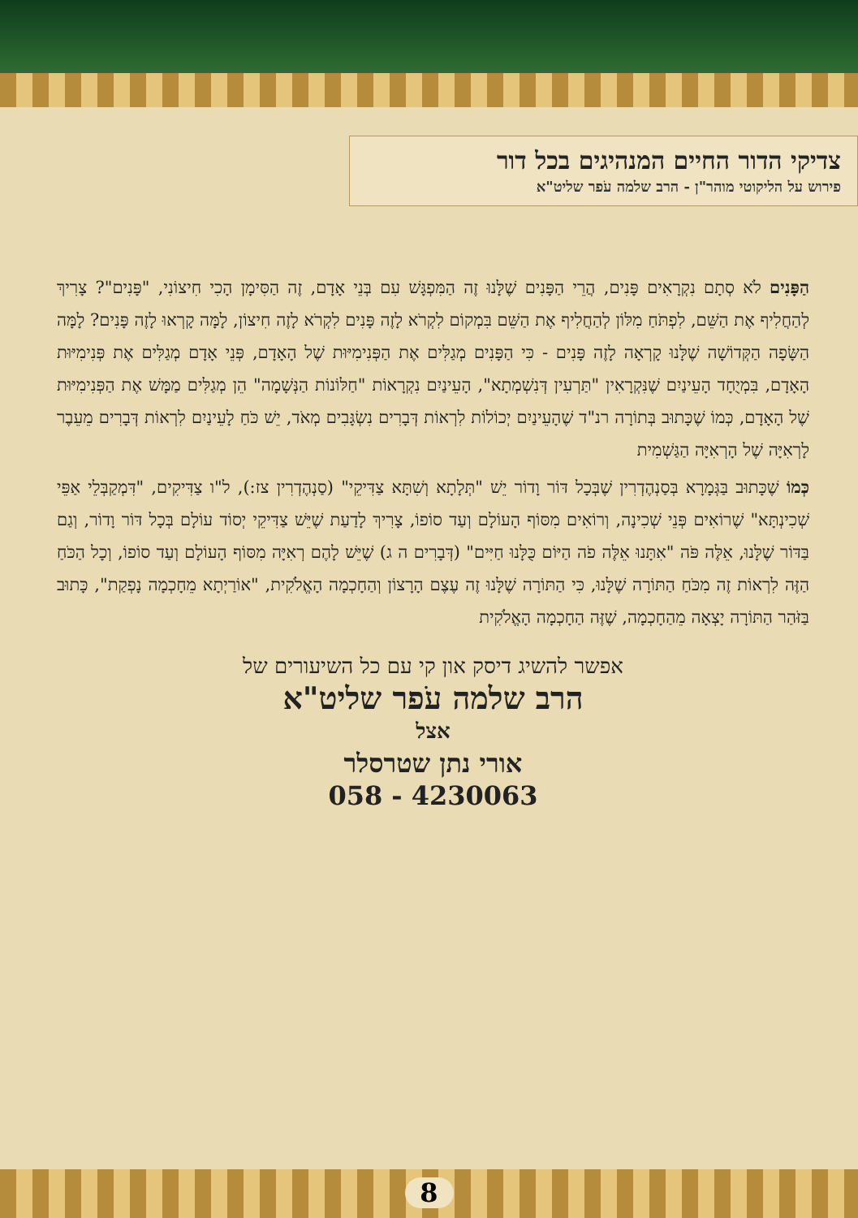צדיקי הדור החיים המנהיגים בכל דור
פירוש על הליקוטי מוהר"ן - הרב שלמה עֹפר שליט"א
הַפָּנִים לֹא סְתָם נִקְרָאִים פָּנִים, הֲרֵי הַפָּנִים שֶׁלָּנוּ זֶה הַמִּפְגָּשׁ עִם בְּנֵי אָדָם, זֶה הַסִּימָן הָכִי חִיצוֹנִי, "פָּנִים"? צָרִיךְ לְהַחֲלִיף אֶת הַשֵּׁם, לִפְתֹּחַ מִלּוֹן לְהַחֲלִיף אֶת הַשֵּׁם בִּמְקוֹם לִקְרֹא לָזֶה פָּנִים לִקְרֹא לָזֶה חִיצוֹן, לָמָּה קָרְאוּ לָזֶה פָּנִים? לָמָּה הַשָּׂפָה הַקְּדוֹשָׁה שֶׁלָּנוּ קָרְאָה לָזֶה פָּנִים - כִּי הַפָּנִים מְגַלִּים אֶת הַפְּנִימִיּוּת שֶׁל הָאָדָם, פְּנֵי אָדָם מְגַלִּים אֶת פְּנִימִיּוּת הָאָדָם, בִּמְיֻחָד הָעֵינַיִם שֶׁנִּקְרָאִין "תַּרְעִין דְּנִשְׁמְתָא", הָעֵינַיִם נִקְרָאוֹת "חַלּוֹנוֹת הַנְּשָׁמָה" הֵן מְגַלִּים מַמָּשׁ אֶת הַפְּנִימִיּוּת שֶׁל הָאָדָם, כְּמוֹ שֶׁכָּתוּב בְּתוֹרָה רנ"ד שֶׁהָעֵינַיִם יְכוֹלוֹת לִרְאוֹת דְּבָרִים נִשְׂגָּבִים מְאֹד, יֵשׁ כֹּחַ לָעֵינַיִם לִרְאוֹת דְּבָרִים מֵעֵבֶר לָרְאִיָּה שֶׁל הָרְאִיָּה הַגַּשְׁמִית
כְּמוֹ שֶׁכָּתוּב בַּגְּמָרָא בְּסַנְהֶדְרִין שֶׁבְּכָל דּוֹר וָדוֹר יֵשׁ "תְּלָתָא וְשִׁתָּא צַדִּיקֵי" (סַנְהֶדְרִין צז:), ל"ו צַדִּיקִים, "דִּמְקַבְּלֵי אַפֵּי שְׁכִינְתָּא" שֶׁרוֹאִים פְּנֵי שְׁכִינָה, וְרוֹאִים מִסּוֹף הָעוֹלָם וְעַד סוֹפוֹ, צָרִיךְ לָדַעַת שֶׁיֵּשׁ צַדִּיקֵי יְסוֹד עוֹלָם בְּכָל דּוֹר וָדוֹר, וְגַם בַּדּוֹר שֶׁלָּנוּ, אֵלֶּה פֹּה "אִתָּנוּ אֵלֶּה פֹה הַיּוֹם כֻּלָּנוּ חַיִּים" (דְּבָרִים ה ג) שֶׁיֵּשׁ לָהֶם רְאִיָּה מִסּוֹף הָעוֹלָם וְעַד סוֹפוֹ, וְכָל הַכֹּחַ הַזֶּה לִרְאוֹת זֶה מִכֹּחַ הַתּוֹרָה שֶׁלָּנוּ, כִּי הַתּוֹרָה שֶׁלָּנוּ זֶה עֶצֶם הָרָצוֹן וְהַחָכְמָה הָאֱלֹקִית, "אוֹרַיְתָא מֵחָכְמָה נָפְקַת", כָּתוּב בַּזֹּהַר הַתּוֹרָה יָצְאָה מֵהַחָכְמָה, שֶׁזֶּה הַחָכְמָה הָאֱלֹקִית
אפשר להשיג דיסק און קי עם כל השיעורים של
הרב שלמה עֹפר שליט"א
אצל
אורי נתן שטרסלר
058 - 4230063
8